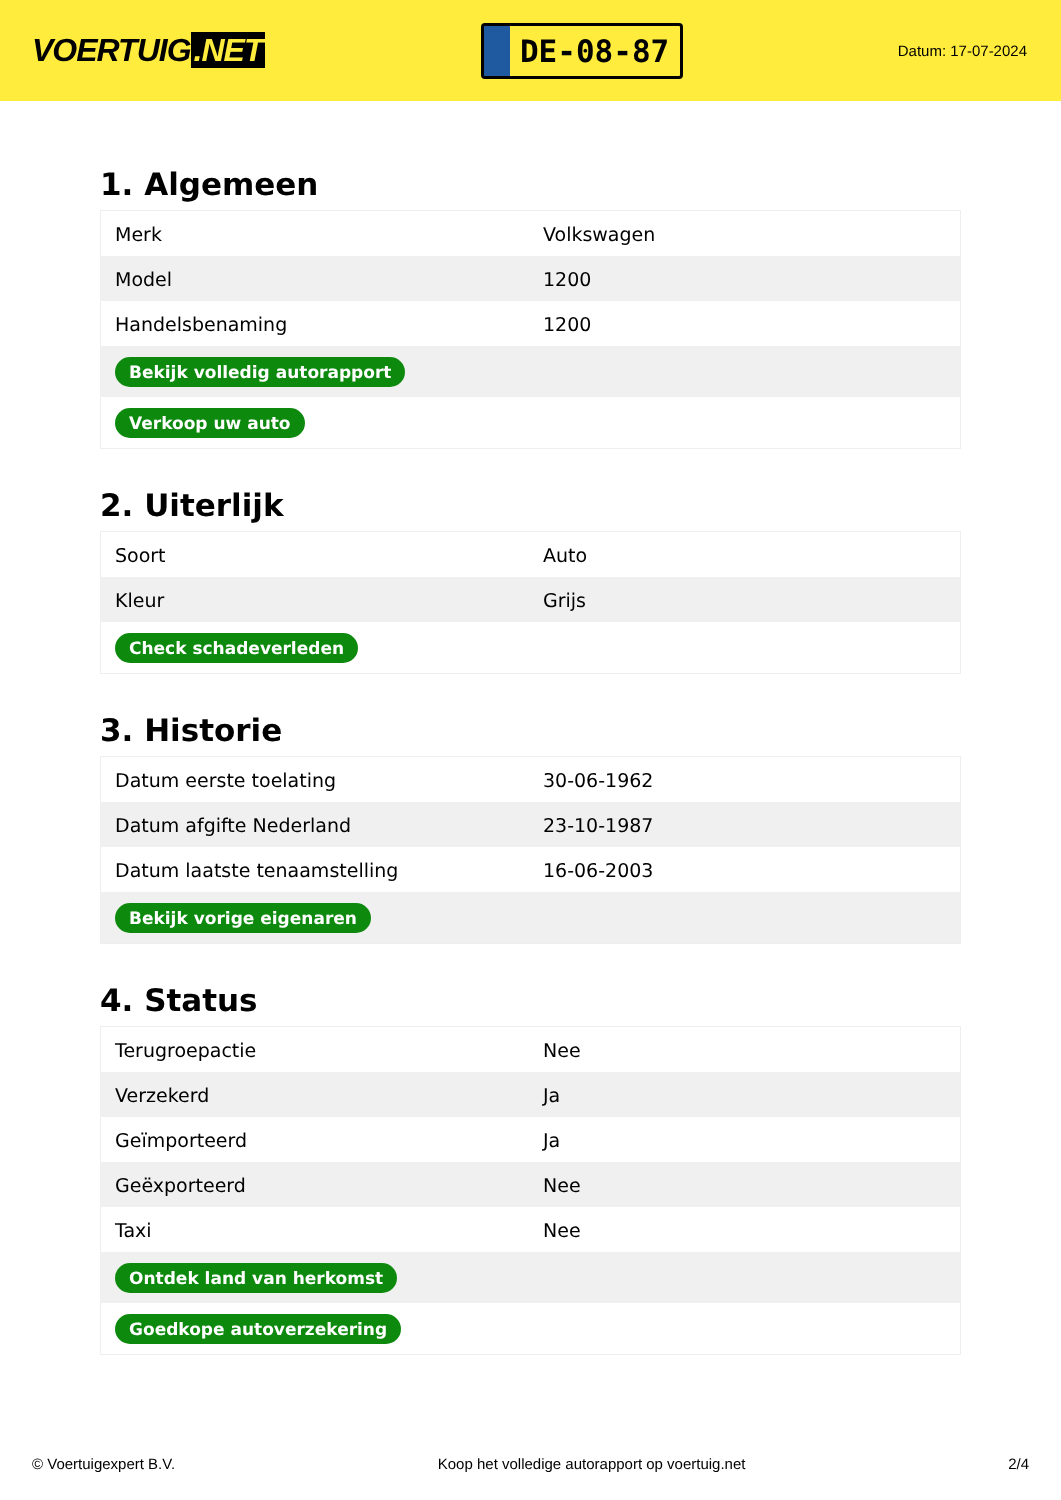VOERTUIG.NET
DE-08-87
Datum: 17-07-2024
1. Algemeen
| Merk | Volkswagen |
| Model | 1200 |
| Handelsbenaming | 1200 |
| Bekijk volledig autorapport | |
| Verkoop uw auto | |
2. Uiterlijk
| Soort | Auto |
| Kleur | Grijs |
| Check schadeverleden | |
3. Historie
| Datum eerste toelating | 30-06-1962 |
| Datum afgifte Nederland | 23-10-1987 |
| Datum laatste tenaamstelling | 16-06-2003 |
| Bekijk vorige eigenaren | |
4. Status
| Terugroepactie | Nee |
| Verzekerd | Ja |
| Geïmporteerd | Ja |
| Geëxporteerd | Nee |
| Taxi | Nee |
| Ontdek land van herkomst | |
| Goedkope autoverzekering | |
© Voertuigexpert B.V. Koop het volledige autorapport op voertuig.net 2/4